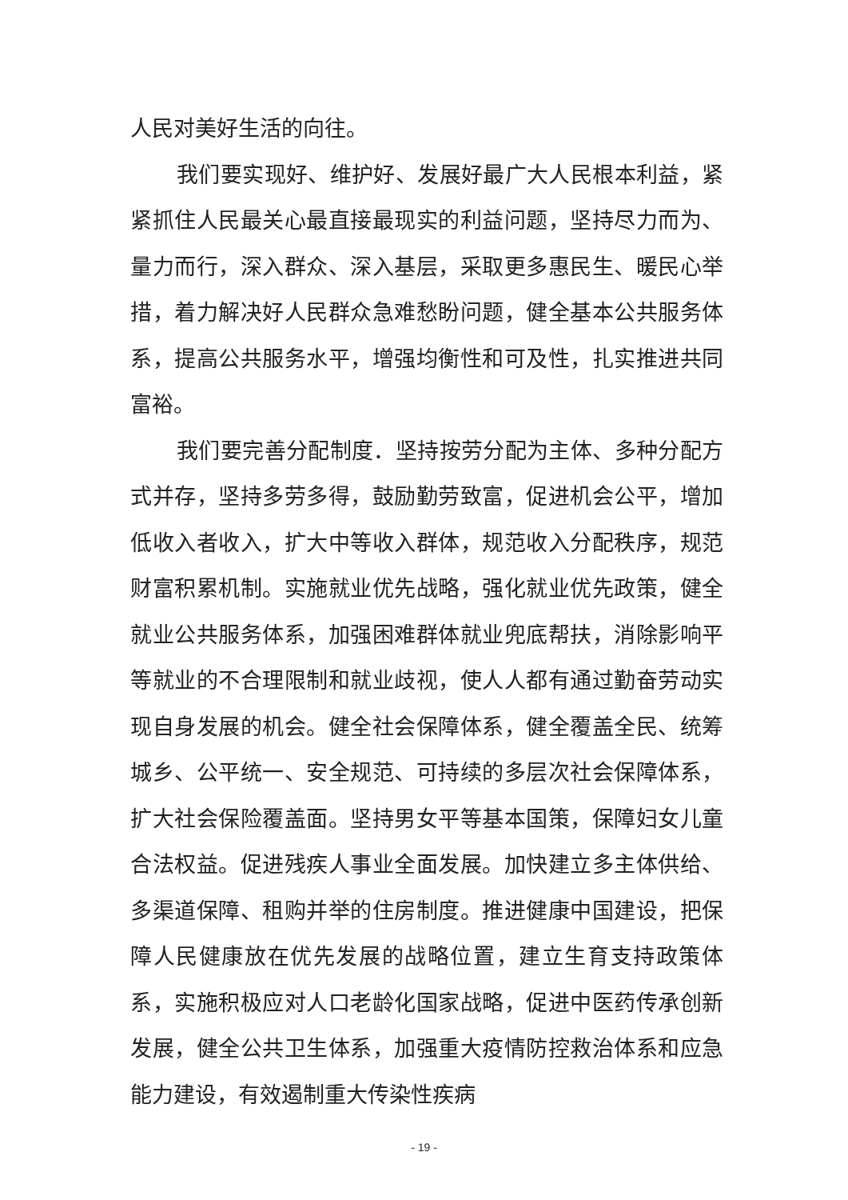人民对美好生活的向往。
我们要实现好、维护好、发展好最广大人民根本利益，紧紧抓住人民最关心最直接最现实的利益问题，坚持尽力而为、量力而行，深入群众、深入基层，采取更多惠民生、暖民心举措，着力解决好人民群众急难愁盼问题，健全基本公共服务体系，提高公共服务水平，增强均衡性和可及性，扎实推进共同富裕。
我们要完善分配制度．坚持按劳分配为主体、多种分配方式并存，坚持多劳多得，鼓励勤劳致富，促进机会公平，增加低收入者收入，扩大中等收入群体，规范收入分配秩序，规范财富积累机制。实施就业优先战略，强化就业优先政策，健全就业公共服务体系，加强困难群体就业兜底帮扶，消除影响平等就业的不合理限制和就业歧视，使人人都有通过勤奋劳动实现自身发展的机会。健全社会保障体系，健全覆盖全民、统筹城乡、公平统一、安全规范、可持续的多层次社会保障体系，扩大社会保险覆盖面。坚持男女平等基本国策，保障妇女儿童合法权益。促进残疾人事业全面发展。加快建立多主体供给、多渠道保障、租购并举的住房制度。推进健康中国建设，把保障人民健康放在优先发展的战略位置，建立生育支持政策体系，实施积极应对人口老龄化国家战略，促进中医药传承创新发展，健全公共卫生体系，加强重大疫情防控救治体系和应急能力建设，有效遏制重大传染性疾病
- 19 -